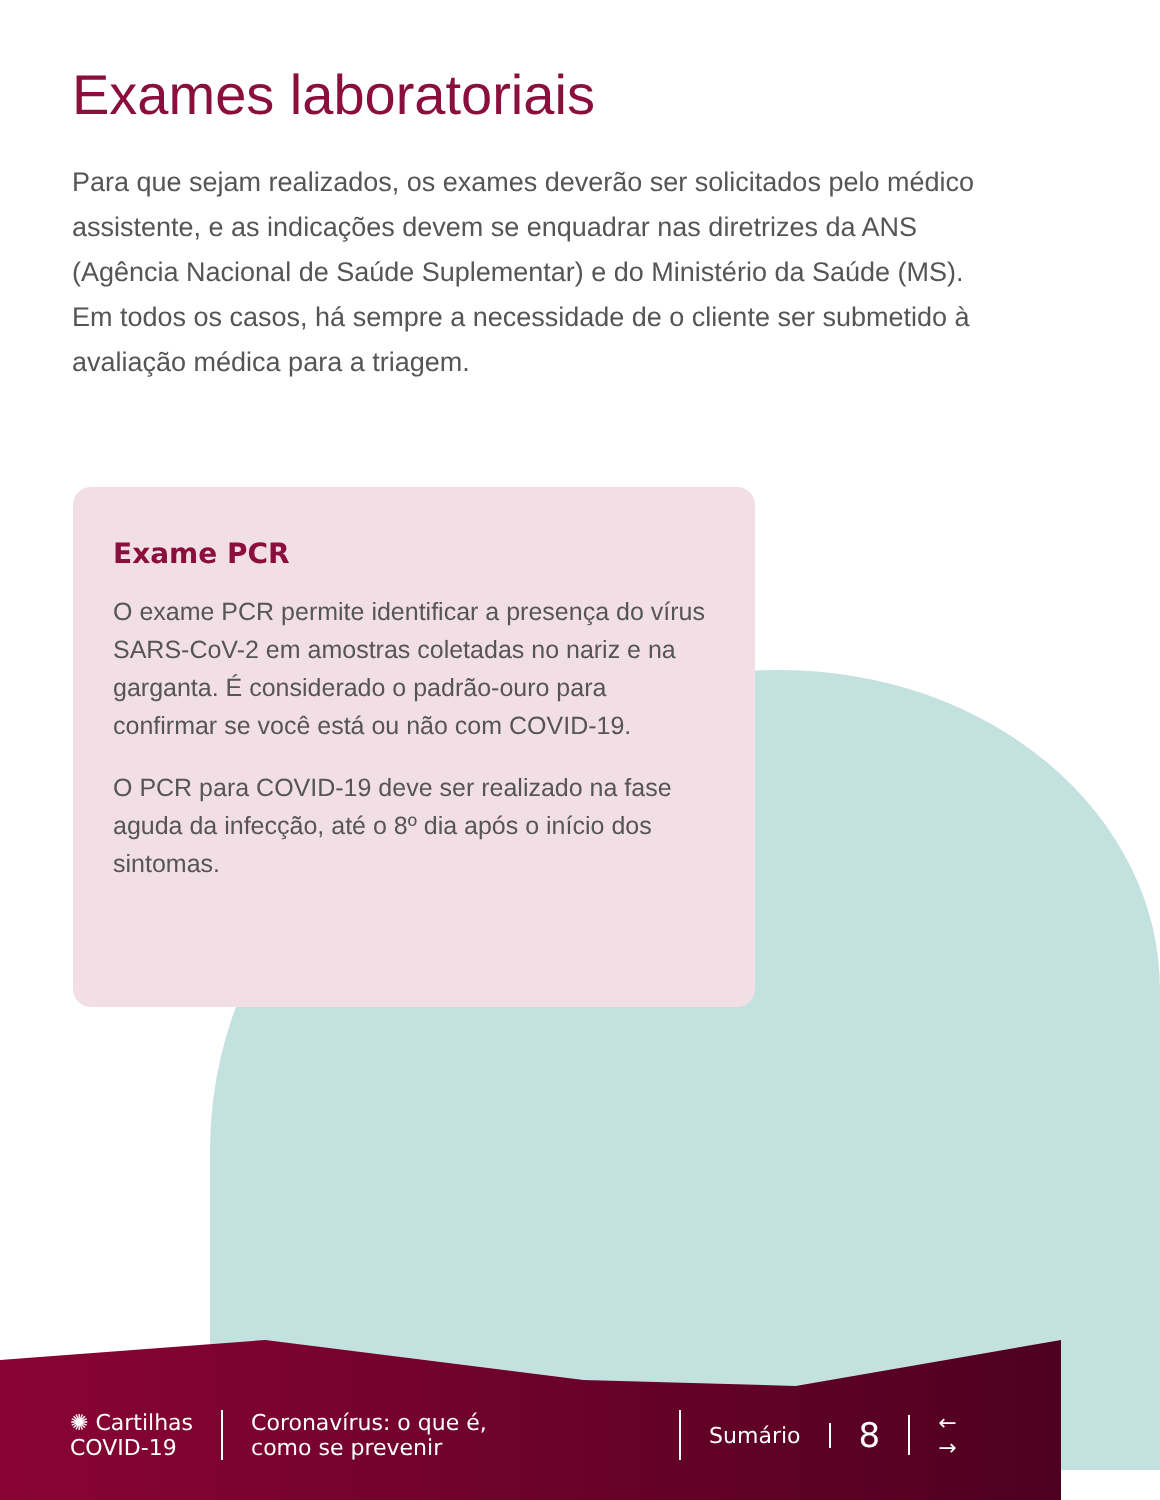Exames laboratoriais
Para que sejam realizados, os exames deverão ser solicitados pelo médico assistente, e as indicações devem se enquadrar nas diretrizes da ANS (Agência Nacional de Saúde Suplementar) e do Ministério da Saúde (MS). Em todos os casos, há sempre a necessidade de o cliente ser submetido à avaliação médica para a triagem.
Exame PCR
O exame PCR permite identificar a presença do vírus SARS-CoV-2 em amostras coletadas no nariz e na garganta. É considerado o padrão-ouro para confirmar se você está ou não com COVID-19.
O PCR para COVID-19 deve ser realizado na fase aguda da infecção, até o 8º dia após o início dos sintomas.
✺ Cartilhas
COVID-19
Coronavírus: o que é,
como se prevenir
Sumário
8
←
→